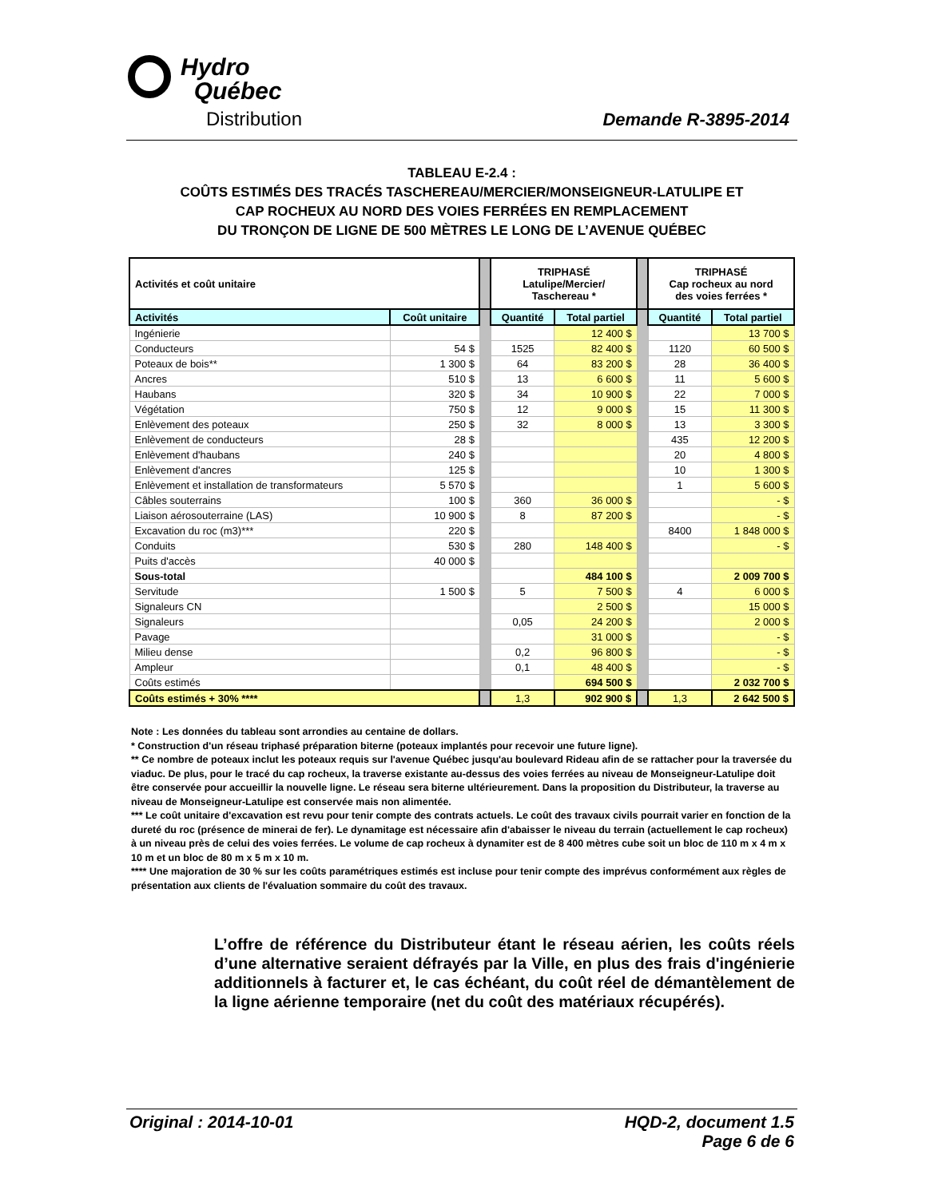Hydro
Québec
Distribution Demande R-3895-2014
TABLEAU E-2.4 :
COÛTS ESTIMÉS DES TRACÉS TASCHEREAU/MERCIER/MONSEIGNEUR-LATULIPE ET
CAP ROCHEUX AU NORD DES VOIES FERRÉES EN REMPLACEMENT
DU TRONÇON DE LIGNE DE 500 MÈTRES LE LONG DE L’AVENUE QUÉBEC
| Activités et coût unitaire | | | TRIPHASÉ Latulipe/Mercier/ Taschereau * | | | TRIPHASÉ Cap rocheux au nord des voies ferrées * | |
| Activités | Coût unitaire | | Quantité | Total partiel | | Quantité | Total partiel |
| Ingénierie | | | | 12 400 $ | | | 13 700 $ |
| Conducteurs | 54 $ | | 1525 | 82 400 $ | | 1120 | 60 500 $ |
| Poteaux de bois** | 1 300 $ | | 64 | 83 200 $ | | 28 | 36 400 $ |
| Ancres | 510 $ | | 13 | 6 600 $ | | 11 | 5 600 $ |
| Haubans | 320 $ | | 34 | 10 900 $ | | 22 | 7 000 $ |
| Végétation | 750 $ | | 12 | 9 000 $ | | 15 | 11 300 $ |
| Enlèvement des poteaux | 250 $ | | 32 | 8 000 $ | | 13 | 3 300 $ |
| Enlèvement de conducteurs | 28 $ | | | | | 435 | 12 200 $ |
| Enlèvement d'haubans | 240 $ | | | | | 20 | 4 800 $ |
| Enlèvement d'ancres | 125 $ | | | | | 10 | 1 300 $ |
| Enlèvement et installation de transformateurs | 5 570 $ | | | | | 1 | 5 600 $ |
| Câbles souterrains | 100 $ | | 360 | 36 000 $ | | | - $ |
| Liaison aérosouterraine (LAS) | 10 900 $ | | 8 | 87 200 $ | | | - $ |
| Excavation du roc (m3)*** | 220 $ | | | | | 8400 | 1 848 000 $ |
| Conduits | 530 $ | | 280 | 148 400 $ | | | - $ |
| Puits d'accès | 40 000 $ | | | | | | |
| Sous-total | | | | 484 100 $ | | | 2 009 700 $ |
| Servitude | 1 500 $ | | 5 | 7 500 $ | | 4 | 6 000 $ |
| Signaleurs CN | | | | 2 500 $ | | | 15 000 $ |
| Signaleurs | | | 0,05 | 24 200 $ | | | 2 000 $ |
| Pavage | | | | 31 000 $ | | | - $ |
| Milieu dense | | | 0,2 | 96 800 $ | | | - $ |
| Ampleur | | | 0,1 | 48 400 $ | | | - $ |
| Coûts estimés | | | | 694 500 $ | | | 2 032 700 $ |
| Coûts estimés + 30% **** | | | 1,3 | 902 900 $ | | 1,3 | 2 642 500 $ |
Note : Les données du tableau sont arrondies au centaine de dollars.
* Construction d'un réseau triphasé préparation biterne (poteaux implantés pour recevoir une future ligne).
** Ce nombre de poteaux inclut les poteaux requis sur l'avenue Québec jusqu'au boulevard Rideau afin de se rattacher pour la traversée du viaduc. De plus, pour le tracé du cap rocheux, la traverse existante au-dessus des voies ferrées au niveau de Monseigneur-Latulipe doit être conservée pour accueillir la nouvelle ligne. Le réseau sera biterne ultérieurement. Dans la proposition du Distributeur, la traverse au niveau de Monseigneur-Latulipe est conservée mais non alimentée.
*** Le coût unitaire d'excavation est revu pour tenir compte des contrats actuels. Le coût des travaux civils pourrait varier en fonction de la dureté du roc (présence de minerai de fer). Le dynamitage est nécessaire afin d'abaisser le niveau du terrain (actuellement le cap rocheux) à un niveau près de celui des voies ferrées. Le volume de cap rocheux à dynamiter est de 8 400 mètres cube soit un bloc de 110 m x 4 m x 10 m et un bloc de 80 m x 5 m x 10 m.
**** Une majoration de 30 % sur les coûts paramétriques estimés est incluse pour tenir compte des imprévus conformément aux règles de présentation aux clients de l'évaluation sommaire du coût des travaux.
L’offre de référence du Distributeur étant le réseau aérien, les coûts réels d’une alternative seraient défrayés par la Ville, en plus des frais d'ingénierie additionnels à facturer et, le cas échéant, du coût réel de démantèlement de la ligne aérienne temporaire (net du coût des matériaux récupérés).
Original : 2014-10-01
HQD-2, document 1.5
Page 6 de 6